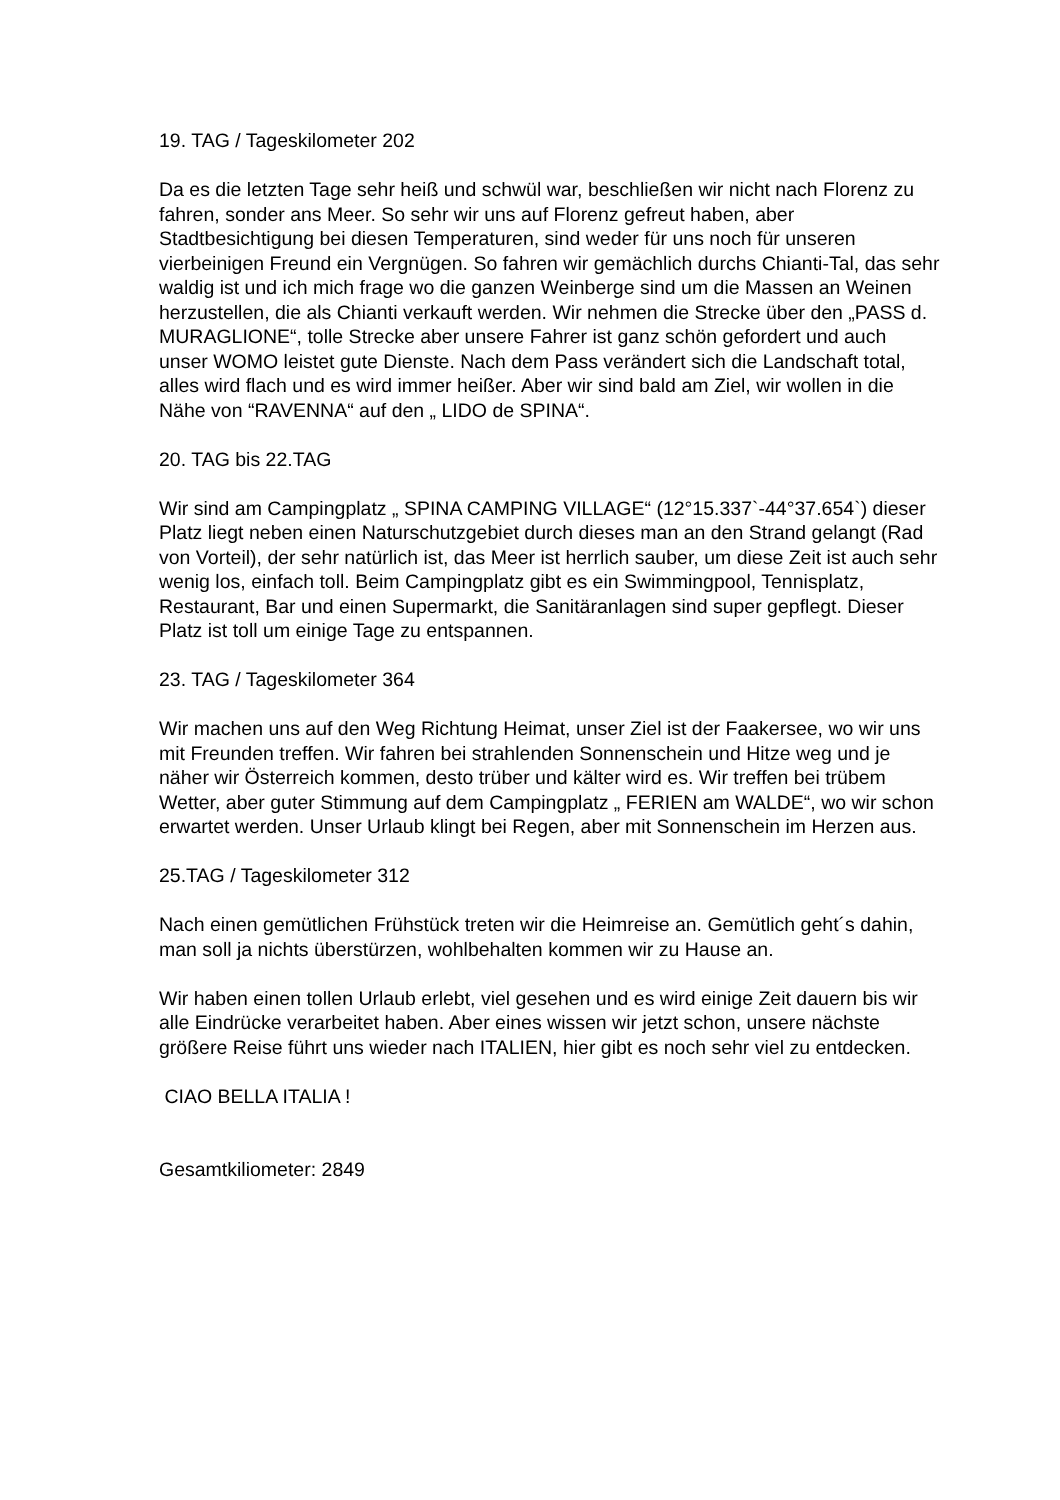19. TAG / Tageskilometer 202
Da es die letzten Tage sehr heiß und schwül war, beschließen wir nicht nach Florenz zu fahren, sonder ans Meer. So sehr wir uns auf Florenz gefreut haben, aber Stadtbesichtigung bei diesen Temperaturen, sind weder für uns noch für unseren vierbeinigen Freund ein Vergnügen. So fahren wir gemächlich durchs Chianti-Tal, das sehr waldig ist und ich mich frage wo die ganzen Weinberge sind um die Massen an Weinen herzustellen, die als Chianti verkauft werden. Wir nehmen die Strecke über den „PASS d. MURAGLIONE“, tolle Strecke aber unsere Fahrer ist ganz schön gefordert und auch unser WOMO leistet gute Dienste. Nach dem Pass verändert sich die Landschaft total, alles wird flach und es wird immer heißer. Aber wir sind bald am Ziel, wir wollen in die Nähe von “RAVENNA“ auf den „ LIDO de SPINA“.
20. TAG bis 22.TAG
Wir sind am Campingplatz „ SPINA CAMPING VILLAGE“ (12°15.337`-44°37.654`) dieser Platz liegt neben einen Naturschutzgebiet durch dieses man an den Strand gelangt (Rad von Vorteil), der sehr natürlich ist, das Meer ist herrlich sauber, um diese Zeit ist auch sehr wenig los, einfach toll. Beim Campingplatz gibt es ein Swimmingpool, Tennisplatz, Restaurant, Bar und einen Supermarkt, die Sanitäranlagen sind super gepflegt. Dieser Platz ist toll um einige Tage zu entspannen.
23. TAG / Tageskilometer 364
Wir machen uns auf den Weg Richtung Heimat, unser Ziel ist der Faakersee, wo wir uns mit Freunden treffen. Wir fahren bei strahlenden Sonnenschein und Hitze weg und je näher wir Österreich kommen, desto trüber und kälter wird es. Wir treffen bei trübem Wetter, aber guter Stimmung auf dem Campingplatz „ FERIEN am WALDE“, wo wir schon erwartet werden. Unser Urlaub klingt bei Regen, aber mit Sonnenschein im Herzen aus.
25.TAG / Tageskilometer 312
Nach einen gemütlichen Frühstück treten wir die Heimreise an. Gemütlich geht´s dahin, man soll ja nichts überstürzen, wohlbehalten kommen wir zu Hause an.
Wir haben einen tollen Urlaub erlebt, viel gesehen und es wird einige Zeit dauern bis wir alle Eindrücke verarbeitet haben. Aber eines wissen wir jetzt schon, unsere nächste größere Reise führt uns wieder nach ITALIEN, hier gibt es noch sehr viel zu entdecken.
CIAO BELLA ITALIA !
Gesamtkiliometer: 2849